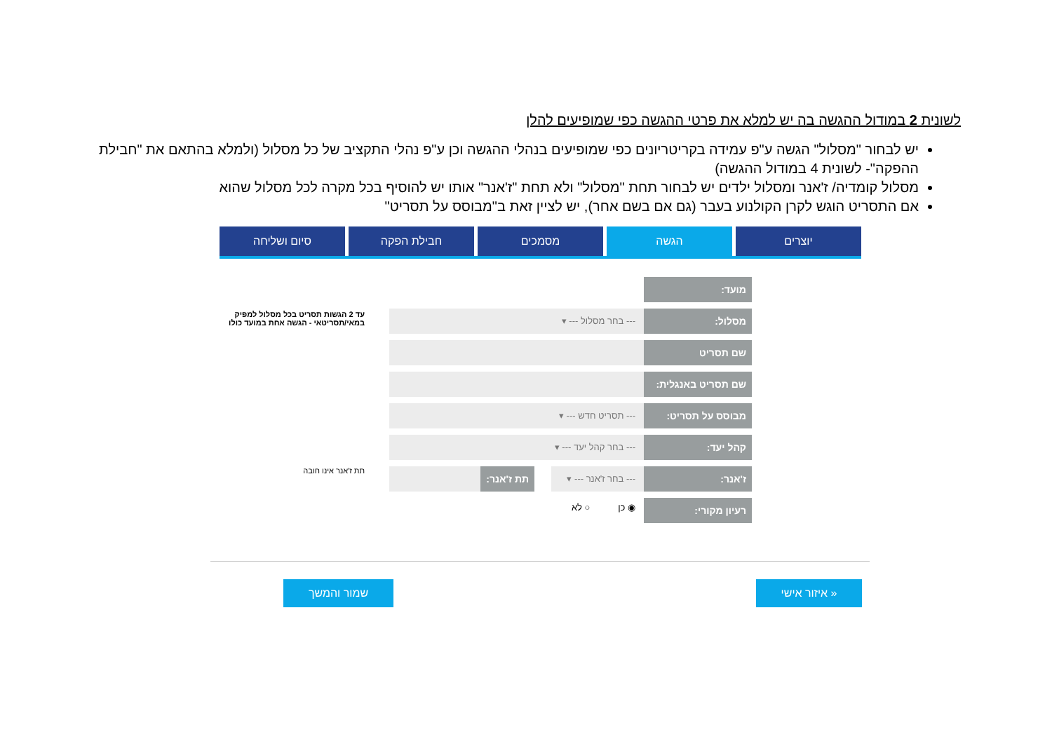לשונית 2 במודול ההגשה בה יש למלא את פרטי ההגשה כפי שמופיעים להלן
יש לבחור "מסלול" הגשה ע"פ עמידה בקריטריונים כפי שמופיעים בנהלי ההגשה וכן ע"פ נהלי התקציב של כל מסלול (ולמלא בהתאם את "חבילת ההפקה"- לשונית 4 במודול ההגשה)
מסלול קומדיה/ ז'אנר ומסלול ילדים יש לבחור תחת "מסלול" ולא תחת "ז'אנר" אותו יש להוסיף בכל מקרה לכל מסלול שהוא
אם התסריט הוגש לקרן הקולנוע בעבר (גם אם בשם אחר), יש לציין זאת ב"מבוסס על תסריט"
יוצרים הגשה מסמכים חבילת הפקה סיום ושליחה
עד 2 הגשות תסריט בכל מסלול למפיק במאי/תסריטאי - הגשה אחת במועד כולו
תת ז'אנר אינו חובה
מועד:
מסלול: --- בחר מסלול --- ▾
שם תסריט
שם תסריט באנגלית:
מבוסס על תסריט: --- תסריט חדש --- ▾
קהל יעד: --- בחר קהל יעד --- ▾
ז'אנר: --- בחר ז'אנר --- ▾ תת ז'אנר:
רעיון מקורי:
◉ כן ○ לא
« איזור אישי
שמור והמשך